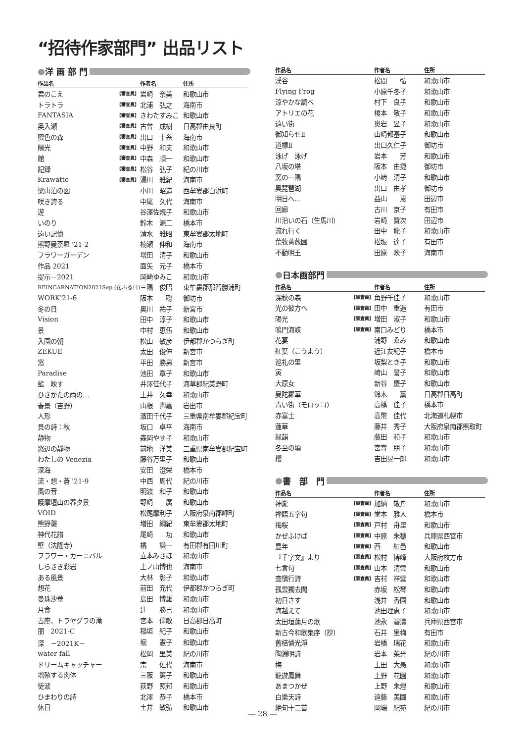“招待作家部門” 出品リスト
● 洋 画 部 門
| 作品名 | | 作者名 | 住所 |
| --- | --- | --- | --- |
| 君のこえ | 【審査員】 | 岩崎 奈美 | 和歌山市 |
| トラトラ | 【審査員】 | 北浦 弘之 | 海南市 |
| FANTASIA | 【審査員】 | きわたすみこ | 和歌山市 |
| 奥入瀬 | 【審査員】 | 古曾 成樹 | 日高郡由良町 |
| 蜜色の森 | 【審査員】 | 出口 十糸 | 海南市 |
| 陽光 | 【審査員】 | 中野 和夫 | 和歌山市 |
| 館 | 【審査員】 | 中森 順一 | 和歌山市 |
| 記録 | 【審査員】 | 松谷 弘子 | 紀の川市 |
| Krawatte | 【審査員】 | 湯川 雅紀 | 海南市 |
| 梁山泊の図 | | 小川 昭造 | 西牟婁郡白浜町 |
| 咲き誇る | | 中尾 久代 | 海南市 |
| 遊 | | 谷澤佐規子 | 和歌山市 |
| いのり | | 鈴木 源二 | 橋本市 |
| 遠い記憶 | | 清水 雅昭 | 東牟婁郡太地町 |
| 熊野曼荼羅 '21-2 | | 楠瀬 伸和 | 海南市 |
| フラワーガーデン | | 増田 清子 | 和歌山市 |
| 作品 2021 | | 面矢 元子 | 橋本市 |
| 提示－2021 | | 岡崎ゆみこ | 和歌山市 |
| REINCARNATION2021Sep.(花ふる日) | | 三隅 俊昭 | 東牟婁郡那智勝浦町 |
| WORK'21-6 | | 阪本 聡 | 御坊市 |
| 冬の日 | | 奥川 祐子 | 新宮市 |
| Vision | | 田中 淳子 | 和歌山市 |
| 景 | | 中村 恵伍 | 和歌山市 |
| 入園の朝 | | 松山 敏彦 | 伊都郡かつらぎ町 |
| ZEKUE | | 太田 俊伸 | 新宮市 |
| 窓 | | 平田 勝男 | 新宮市 |
| Paradise | | 池田 章子 | 和歌山市 |
| 藍 映す | | 井澤佳代子 | 海草郡紀美野町 |
| ひさかたの雨の… | | 土井 久幸 | 和歌山市 |
| 春景（吉野） | | 山根 卿嘉 | 岩出市 |
| 人形 | | 濱田千代子 | 三重県南牟婁郡紀宝町 |
| 貝の詩：秋 | | 坂口 卓平 | 海南市 |
| 静物 | | 森岡やす子 | 和歌山市 |
| 窓辺の靜物 | | 前地 洋美 | 三重県南牟婁郡紀宝町 |
| わたしの Venezia | | 藤谷万里子 | 和歌山市 |
| 深海 | | 安田 澄栄 | 橋本市 |
| 流・想・蒼 '21-9 | | 中西 周代 | 紀の川市 |
| 風の音 | | 明渡 和子 | 和歌山市 |
| 護摩壇山の春夕景 | | 野崎 廣 | 和歌山市 |
| VOID | | 松尾摩利子 | 大阪府泉南郡岬町 |
| 熊野灘 | | 増田 綱紀 | 東牟婁郡太地町 |
| 神代花譜 | | 尾崎 功 | 和歌山市 |
| 壁（法隆寺） | | 橘 謙一 | 有田郡有田川町 |
| フラワー・カーニバル | | 立本みさほ | 和歌山市 |
| しらさき彩岩 | | 上ノ山博也 | 海南市 |
| ある風景 | | 大林 彰子 | 和歌山市 |
| 想花 | | 前田 充代 | 伊都郡かつらぎ町 |
| 曼珠沙華 | | 島田 博雄 | 和歌山市 |
| 月食 | | 辻 勝己 | 和歌山市 |
| 古座、トラヤグラの滝 | | 宮本 偉敏 | 日高郡日高町 |
| 朋 2021-C | | 稲垣 紀子 | 和歌山市 |
| 深 －2021K－ | | 堀 憲子 | 和歌山市 |
| water fall | | 松岡 里美 | 紀の川市 |
| ドリームキャッチャー | | 宗 佐代 | 海南市 |
| 増殖する肉体 | | 三阪 篤子 | 和歌山市 |
| 徒波 | | 荻野 照邦 | 和歌山市 |
| ひまわりの詩 | | 北澤 恭子 | 橋本市 |
| 休日 | | 土井 敏弘 | 和歌山市 |
| 作品名 | | 作者名 | 住所 |
| --- | --- | --- | --- |
| 渓谷 | | 松間 弘 | 和歌山市 |
| Flying Frog | | 小原千冬子 | 和歌山市 |
| 涼やかな調べ | | 村下 良子 | 和歌山市 |
| アトリエの花 | | 榎本 敬子 | 和歌山市 |
| 遠い街 | | 奥岩 昱子 | 和歌山市 |
| 御知らせⅡ | | 山崎都基子 | 和歌山市 |
| 道標Ⅱ | | 出口久仁子 | 御坊市 |
| 泳げ 泳げ | | 岩本 芳 | 和歌山市 |
| 八坂の塔 | | 阪本 由捷 | 御坊市 |
| 窯の一隅 | | 小﨑 清子 | 和歌山市 |
| 奥琵琶湖 | | 出口 由孝 | 御坊市 |
| 明日へ… | | 益山 恵 | 田辺市 |
| 回廊 | | 古川 京子 | 有田市 |
| 川沿いの石（生馬川） | | 岩崎 賢次 | 田辺市 |
| 流れ行く | | 田中 龍子 | 和歌山市 |
| 荒牧薔薇園 | | 松坂 達子 | 有田市 |
| 不動明王 | | 田原 映子 | 海南市 |
● 日本画部門
| 作品名 | | 作者名 | 住所 |
| --- | --- | --- | --- |
| 深秋の森 | 【審査員】 | 角野千佳子 | 和歌山市 |
| 光の彼方へ | 【審査員】 | 田中 重造 | 有田市 |
| 陽光 | 【審査員】 | 増田 淑子 | 和歌山市 |
| 鳴門海峡 | 【審査員】 | 南口みどり | 橋本市 |
| 花宴 | | 浦野 ゑみ | 和歌山市 |
| 紅葉（こうよう） | | 近江友紀子 | 橋本市 |
| 巡礼の里 | | 坂梨とき子 | 和歌山市 |
| 寅 | | 﨑山 誓子 | 和歌山市 |
| 大原女 | | 新谷 慶子 | 和歌山市 |
| 曼陀羅華 | | 鈴木 薫 | 日高郡日高町 |
| 青い街（モロッコ） | | 高橋 佳子 | 橋本市 |
| 赤富士 | | 高幣 佳代 | 北海道札幌市 |
| 蓮華 | | 藤井 秀子 | 大阪府泉南郡熊取町 |
| 緑韻 | | 藤田 和子 | 和歌山市 |
| 冬至の頃 | | 宮嵜 朋子 | 和歌山市 |
| 櫻 | | 吉田晃一郎 | 和歌山市 |
● 書　部　門
| 作品名 | | 作者名 | 住所 |
| --- | --- | --- | --- |
| 神瀧 | 【審査員】 | 加納 敬舟 | 和歌山市 |
| 禅語五字句 | 【審査員】 | 堂本 雅人 | 橋本市 |
| 梅桜 | 【審査員】 | 戸村 舟里 | 和歌山市 |
| かぜふけば | 【審査員】 | 中原 朱穂 | 兵庫県西宮市 |
| 豊年 | 【審査員】 | 西 紅邑 | 和歌山市 |
| 『千字文』より | 【審査員】 | 松村 博峰 | 大阪府枚方市 |
| 七言句 | 【審査員】 | 山本 清雲 | 和歌山市 |
| 査愼行詩 | 【審査員】 | 吉村 祥雲 | 和歌山市 |
| 孤雲獨去閑 | | 赤坂 松琴 | 和歌山市 |
| 初日さす | | 浅井 香園 | 和歌山市 |
| 海越えて | | 池田理恵子 | 和歌山市 |
| 太田垣蓮月の歌 | | 池永 碧濤 | 兵庫県西宮市 |
| 新古今和歌集序（抄） | | 石井 里梅 | 有田市 |
| 舊桔憐光淨 | | 岩橋 瑞花 | 和歌山市 |
| 陶淵明詩 | | 岩本 茱光 | 紀の川市 |
| 梅 | | 上田 大愚 | 和歌山市 |
| 龍遊鳳舞 | | 上野 花園 | 和歌山市 |
| あまつかぜ | | 上野 朱煌 | 和歌山市 |
| 白樂天詩 | | 遠藤 美園 | 和歌山市 |
| 絶句十二首 | | 岡端 紀苑 | 紀の川市 |
― 28 ―